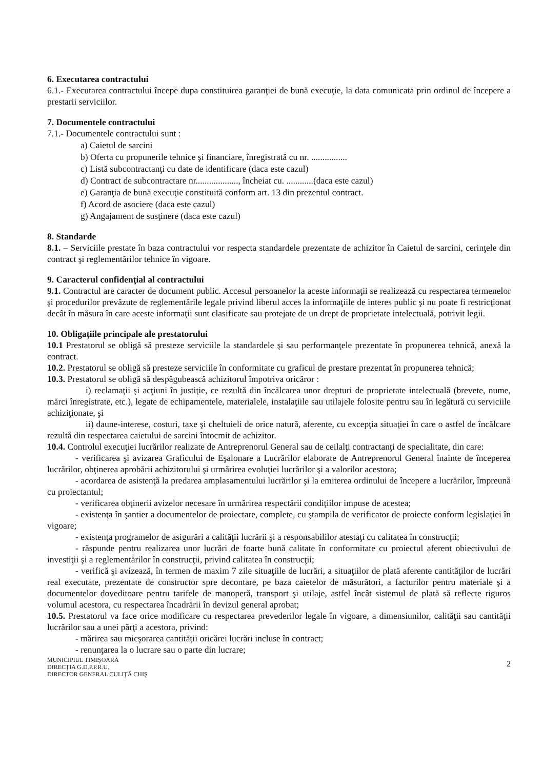6. Executarea contractului
6.1.- Executarea contractului începe dupa constituirea garanţiei de bună execuţie, la data comunicată prin ordinul de începere a prestarii serviciilor.
7. Documentele contractului
7.1.- Documentele contractului sunt :
a) Caietul de sarcini
b) Oferta cu propunerile tehnice şi financiare, înregistrată cu nr. ................
c) Listă subcontractanţi cu date de identificare (daca este cazul)
d) Contract de subcontractare nr..................., încheiat cu. ............(daca este cazul)
e) Garanţia de bună execuţie constituită conform art. 13 din prezentul contract.
f) Acord de asociere (daca este cazul)
g) Angajament de susţinere (daca este cazul)
8. Standarde
8.1. – Serviciile prestate în baza contractului vor respecta standardele prezentate de achizitor în Caietul de sarcini, cerinţele din contract şi reglementărilor tehnice în vigoare.
9. Caracterul confidenţial al contractului
9.1. Contractul are caracter de document public. Accesul persoanelor la aceste informaţii se realizează cu respectarea termenelor şi procedurilor prevăzute de reglementările legale privind liberul acces la informaţiile de interes public şi nu poate fi restricţionat decât în măsura în care aceste informaţii sunt clasificate sau protejate de un drept de proprietate intelectuală, potrivit legii.
10. Obligaţiile principale ale prestatorului
10.1 Prestatorul se obligă să presteze serviciile la standardele şi sau performanţele prezentate în propunerea tehnică, anexă la contract.
10.2. Prestatorul se obligă să presteze serviciile în conformitate cu graficul de prestare prezentat în propunerea tehnică;
10.3. Prestatorul se obligă să despăgubească achizitorul împotriva oricăror :
i) reclamaţii şi acţiuni în justiţie, ce rezultă din încălcarea unor drepturi de proprietate intelectuală (brevete, nume, mărci înregistrate, etc.), legate de echipamentele, materialele, instalaţiile sau utilajele folosite pentru sau în legătură cu serviciile achiziţionate, şi
ii) daune-interese, costuri, taxe şi cheltuieli de orice natură, aferente, cu excepţia situaţiei în care o astfel de încălcare rezultă din respectarea caietului de sarcini întocmit de achizitor.
10.4. Controlul execuţiei lucrărilor realizate de Antreprenorul General sau de ceilalţi contractanţi de specialitate, din care:
- verificarea şi avizarea Graficului de Eşalonare a Lucrărilor elaborate de Antreprenorul General înainte de începerea lucrărilor, obţinerea aprobării achizitorului şi urmărirea evoluţiei lucrărilor şi a valorilor acestora;
- acordarea de asistenţă la predarea amplasamentului lucrărilor şi la emiterea ordinului de începere a lucrărilor, împreună cu proiectantul;
- verificarea obţinerii avizelor necesare în urmărirea respectării condiţiilor impuse de acestea;
- existenţa în şantier a documentelor de proiectare, complete, cu ştampila de verificator de proiecte conform legislaţiei în vigoare;
- existenţa programelor de asigurări a calităţii lucrării şi a responsabililor atestaţi cu calitatea în construcţii;
- răspunde pentru realizarea unor lucrări de foarte bună calitate în conformitate cu proiectul aferent obiectivului de investiţii şi a reglementărilor în construcţii, privind calitatea în construcţii;
- verifică şi avizează, în termen de maxim 7 zile situaţiile de lucrări, a situaţiilor de plată aferente cantităţilor de lucrări real executate, prezentate de constructor spre decontare, pe baza caietelor de măsurători, a facturilor pentru materiale şi a documentelor doveditoare pentru tarifele de manoperă, transport şi utilaje, astfel încât sistemul de plată să reflecte riguros volumul acestora, cu respectarea încadrării în devizul general aprobat;
10.5. Prestatorul va face orice modificare cu respectarea prevederilor legale în vigoare, a dimensiunilor, calităţii sau cantităţii lucrărilor sau a unei părţi a acestora, privind:
- mărirea sau micşorarea cantităţii oricărei lucrări incluse în contract;
- renunţarea la o lucrare sau o parte din lucrare;
MUNICIPIUL TIMIŞOARA
DIRECŢIA G.D.P.P.R.U.
DIRECTOR GENERAL CULIŢĂ CHIŞ
2